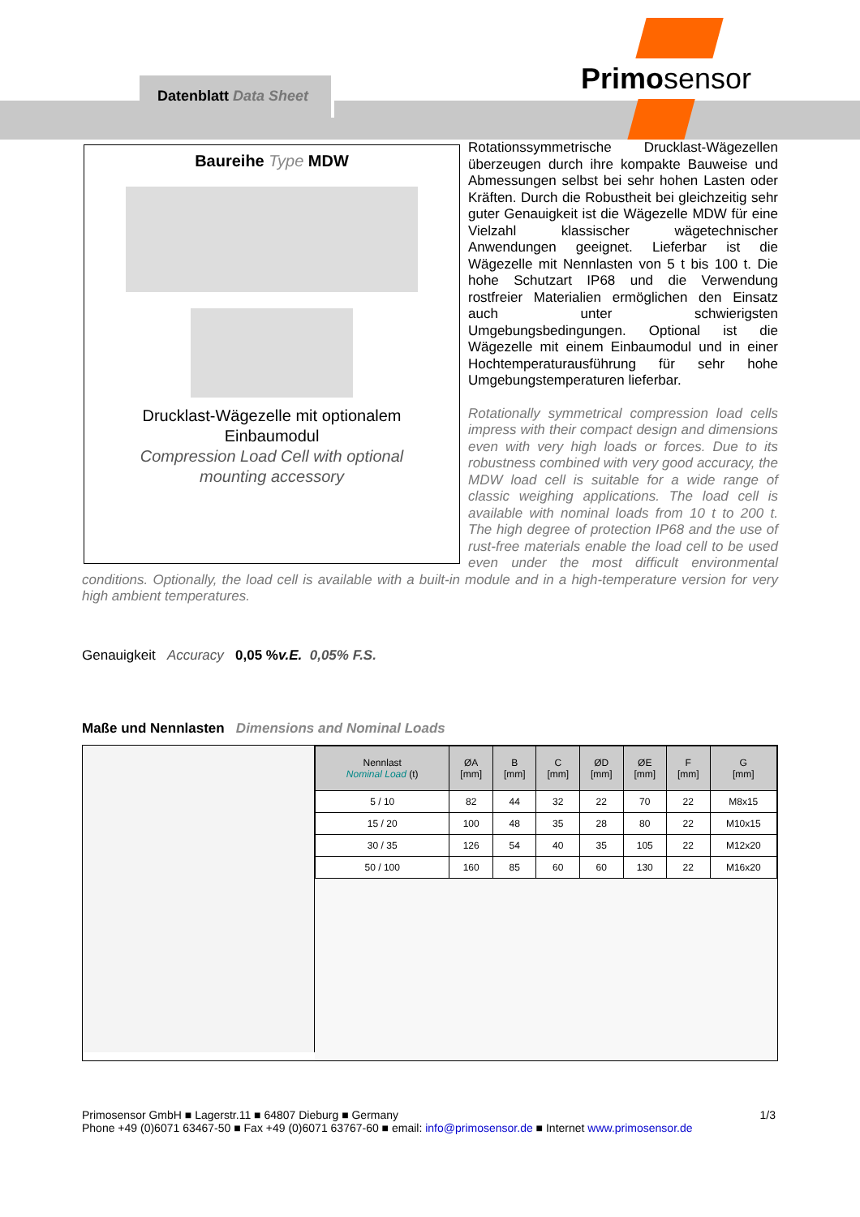Datenblatt Data Sheet Primosensor
Baureihe Type MDW
Drucklast-Wägezelle mit optionalem
Einbaumodul
Compression Load Cell with optional
mounting accessory
Rotationssymmetrische Drucklast-Wägezellen überzeugen durch ihre kompakte Bauweise und Abmessungen selbst bei sehr hohen Lasten oder Kräften. Durch die Robustheit bei gleichzeitig sehr guter Genauigkeit ist die Wägezelle MDW für eine Vielzahl klassischer wägetechnischer Anwendungen geeignet. Lieferbar ist die Wägezelle mit Nennlasten von 5 t bis 100 t. Die hohe Schutzart IP68 und die Verwendung rostfreier Materialien ermöglichen den Einsatz auch unter schwierigsten Umgebungsbedingungen. Optional ist die Wägezelle mit einem Einbaumodul und in einer Hochtemperaturausführung für sehr hohe Umgebungstemperaturen lieferbar.
Rotationally symmetrical compression load cells impress with their compact design and dimensions even with very high loads or forces. Due to its robustness combined with very good accuracy, the MDW load cell is suitable for a wide range of classic weighing applications. The load cell is available with nominal loads from 10 t to 200 t. The high degree of protection IP68 and the use of rust-free materials enable the load cell to be used even under the most difficult environmental conditions. Optionally, the load cell is available with a built-in module and in a high-temperature version for very high ambient temperatures.
Genauigkeit Accuracy 0,05 %v.E. 0,05% F.S.
Maße und Nennlasten Dimensions and Nominal Loads
| Nennlast Nominal Load (t) | ØA [mm] | B [mm] | C [mm] | ØD [mm] | ØE [mm] | F [mm] | G [mm] |
| --- | --- | --- | --- | --- | --- | --- | --- |
| 5 / 10 | 82 | 44 | 32 | 22 | 70 | 22 | M8x15 |
| 15 / 20 | 100 | 48 | 35 | 28 | 80 | 22 | M10x15 |
| 30 / 35 | 126 | 54 | 40 | 35 | 105 | 22 | M12x20 |
| 50 / 100 | 160 | 85 | 60 | 60 | 130 | 22 | M16x20 |
1/3 Primosensor GmbH ■ Lagerstr.11 ■ 64807 Dieburg ■ Germany
Phone +49 (0)6071 63467-50 ■ Fax +49 (0)6071 63767-60 ■ email: info@primosensor.de ■ Internet www.primosensor.de